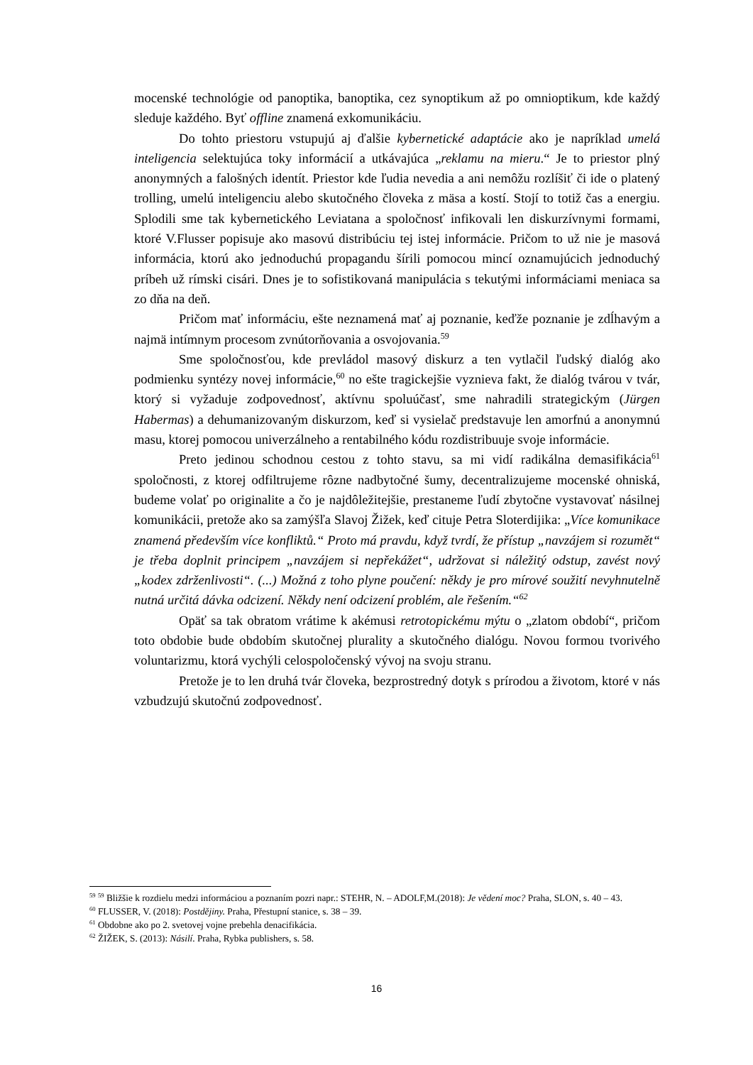mocenské technológie od panoptika, banoptika, cez synoptikum až po omnioptikum, kde každý sleduje každého. Byť offline znamená exkomunikáciu.
Do tohto priestoru vstupujú aj ďalšie kybernetické adaptácie ako je napríklad umelá inteligencia selektujúca toky informácií a utkávajúca „reklamu na mieru.“ Je to priestor plný anonymných a falošných identít. Priestor kde ľudia nevedia a ani nemôžu rozlíšiť či ide o platený trolling, umelú inteligenciu alebo skutočného človeka z mäsa a kostí. Stojí to totiž čas a energiu. Splodili sme tak kybernetického Leviatana a spoločnosť infikovali len diskurzívnymi formami, ktoré V.Flusser popisuje ako masovú distribúciu tej istej informácie. Pričom to už nie je masová informácia, ktorú ako jednoduchú propagandu šírili pomocou mincí oznamujúcich jednoduchý príbeh už rímski cisári. Dnes je to sofistikovaná manipulácia s tekutými informáciami meniaca sa zo dňa na deň.
Pričom mať informáciu, ešte neznamená mať aj poznanie, keďže poznanie je zdĺhavým a najmä intímnym procesom zvnútorňovania a osvojovania.<sup>59</sup>
Sme spoločnosťou, kde prevládol masový diskurz a ten vytlačil ľudský dialóg ako podmienku syntézy novej informácie,<sup>60</sup> no ešte tragickejšie vyznieva fakt, že dialóg tvárou v tvár, ktorý si vyžaduje zodpovednosť, aktívnu spoluúčasť, sme nahradili strategickým (Jürgen Habermas) a dehumanizovaným diskurzom, keď si vysielač predstavuje len amorfnú a anonymnú masu, ktorej pomocou univerzálneho a rentabilného kódu rozdistribuuje svoje informácie.
Preto jedinou schodnou cestou z tohto stavu, sa mi vidí radikálna demasifikácia<sup>61</sup> spoločnosti, z ktorej odfiltrujeme rôzne nadbytočné šumy, decentralizujeme mocenské ohniská, budeme volať po originalite a čo je najdôležitejšie, prestaneme ľudí zbytočne vystavovať násilnej komunikácii, pretože ako sa zamýšľa Slavoj Žižek, keď cituje Petra Sloterdijika: „Více komunikace znamená především více konfliktů.“ Proto má pravdu, když tvrdí, že přístup „navzájem si rozumět“ je třeba doplnit principem „navzájem si nepřekážet“, udržovat si náležitý odstup, zavést nový „kodex zdrženlivosti“. (...) Možná z toho plyne poučení: někdy je pro mírové soužití nevyhnutelně nutná určitá dávka odcizení. Někdy není odcizení problém, ale řešením.“<sup>62</sup>
Opäť sa tak obratom vrátime k akémusi retrotopickému mýtu o „zlatom období“, pričom toto obdobie bude obdobím skutočnej plurality a skutočného dialógu. Novou formou tvorivého voluntarizmu, ktorá vychýli celospoločenský vývoj na svoju stranu.
Pretože je to len druhá tvár človeka, bezprostredný dotyk s prírodou a životom, ktoré v nás vzbudzujú skutočnú zodpovednosť.
<sup>59</sup> <sup>59</sup> Bližšie k rozdielu medzi informáciou a poznaním pozri napr.: STEHR, N. – ADOLF,M.(2018): Je vědení moc? Praha, SLON, s. 40 – 43.
<sup>60</sup> FLUSSER, V. (2018): Postdějiny. Praha, Přestupní stanice, s. 38 – 39.
<sup>61</sup> Obdobne ako po 2. svetovej vojne prebehla denacifikácia.
<sup>62</sup> ŽIŽEK, S. (2013): Násilí. Praha, Rybka publishers, s. 58.
16